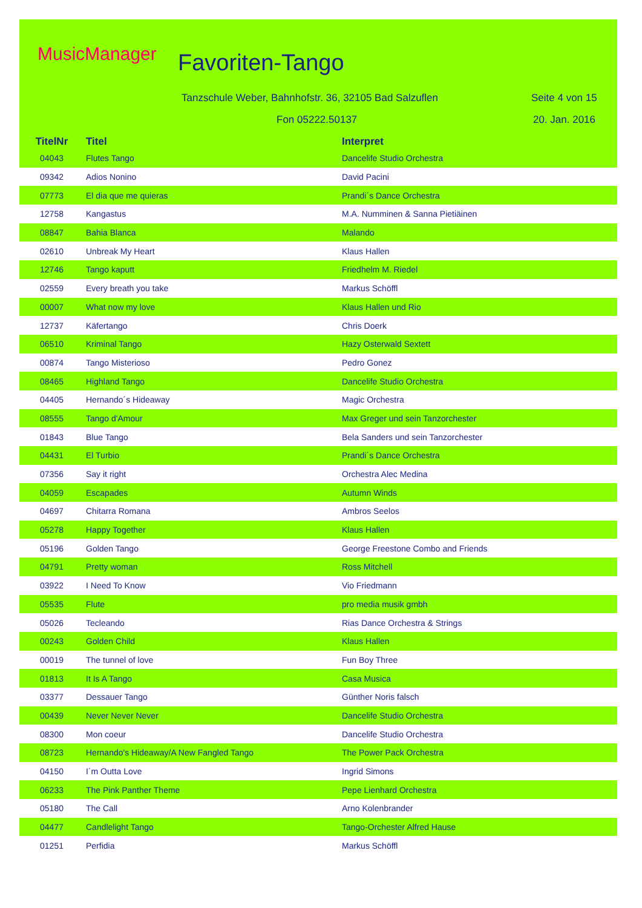MusicManager Favoriten-Tango
Tanzschule Weber, Bahnhofstr. 36, 32105 Bad Salzuflen
Seite 4 von 15
Fon 05222.50137 20. Jan. 2016
| TitelNr | Titel | Interpret |
| --- | --- | --- |
| 04043 | Flutes Tango | Dancelife Studio Orchestra |
| 09342 | Adios Nonino | David Pacini |
| 07773 | El dia que me quieras | Prandi´s Dance Orchestra |
| 12758 | Kangastus | M.A. Numminen & Sanna Pietiäinen |
| 08847 | Bahia Blanca | Malando |
| 02610 | Unbreak My Heart | Klaus Hallen |
| 12746 | Tango kaputt | Friedhelm M. Riedel |
| 02559 | Every breath you take | Markus Schöffl |
| 00007 | What now my love | Klaus Hallen und Rio |
| 12737 | Käfertango | Chris Doerk |
| 06510 | Kriminal Tango | Hazy Osterwald Sextett |
| 00874 | Tango Misterioso | Pedro Gonez |
| 08465 | Highland Tango | Dancelife Studio Orchestra |
| 04405 | Hernando´s Hideaway | Magic Orchestra |
| 08555 | Tango d'Amour | Max Greger und sein Tanzorchester |
| 01843 | Blue Tango | Bela Sanders und sein Tanzorchester |
| 04431 | El Turbio | Prandi´s Dance Orchestra |
| 07356 | Say it right | Orchestra Alec Medina |
| 04059 | Escapades | Autumn Winds |
| 04697 | Chitarra Romana | Ambros Seelos |
| 05278 | Happy Together | Klaus Hallen |
| 05196 | Golden Tango | George Freestone Combo and Friends |
| 04791 | Pretty woman | Ross Mitchell |
| 03922 | I Need To Know | Vio Friedmann |
| 05535 | Flute | pro media musik gmbh |
| 05026 | Tecleando | Rias Dance Orchestra & Strings |
| 00243 | Golden Child | Klaus Hallen |
| 00019 | The tunnel of love | Fun Boy Three |
| 01813 | It Is A Tango | Casa Musica |
| 03377 | Dessauer Tango | Günther Noris falsch |
| 00439 | Never Never Never | Dancelife Studio Orchestra |
| 08300 | Mon coeur | Dancelife Studio Orchestra |
| 08723 | Hernando's Hideaway/A New Fangled Tango | The Power Pack Orchestra |
| 04150 | I´m Outta Love | Ingrid Simons |
| 06233 | The Pink Panther Theme | Pepe Lienhard Orchestra |
| 05180 | The Call | Arno Kolenbrander |
| 04477 | Candlelight Tango | Tango-Orchester Alfred Hause |
| 01251 | Perfidia | Markus Schöffl |